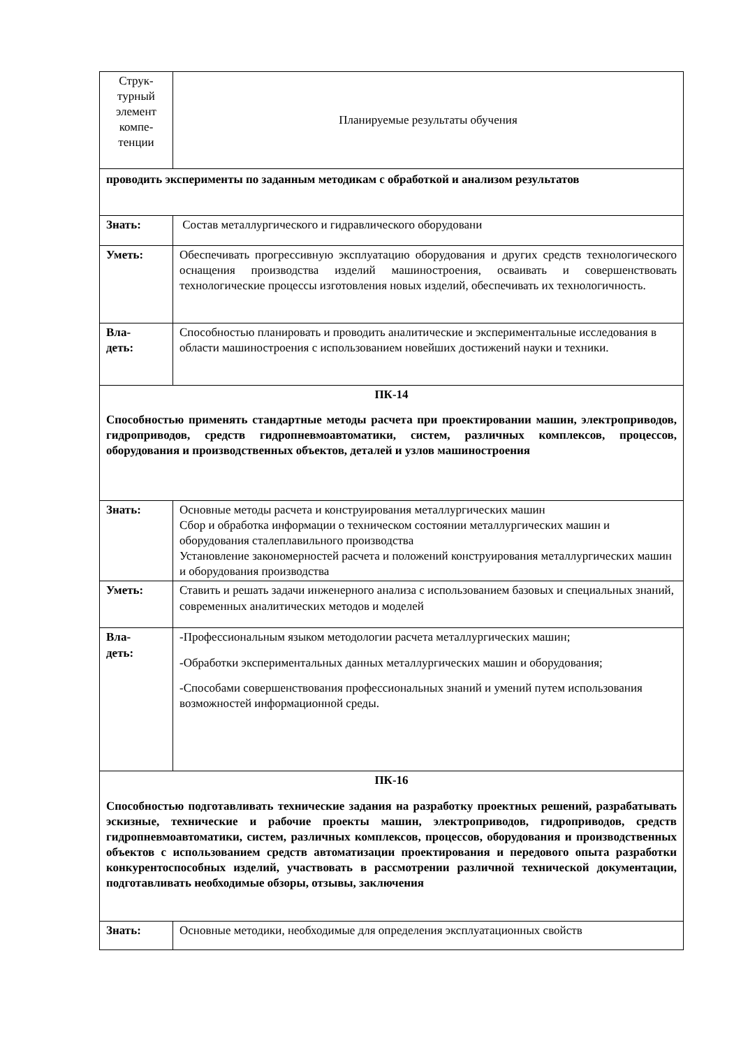| Струк- турный элемент компе- тенции | Планируемые результаты обучения |
| проводить эксперименты по заданным методикам с обработкой и анализом результатов | |
| Знать: | Состав металлургического и гидравлического оборудовани |
| Уметь: | Обеспечивать прогрессивную эксплуатацию оборудования и других средств технологического оснащения производства изделий машиностроения, осваивать и совершенствовать технологические процессы изготовления новых изделий, обеспечивать их технологичность. |
| Вла- деть: | Способностью планировать и проводить аналитические и экспериментальные исследования в области машиностроения с использованием новейших достижений науки и техники. |
| ПК-14 Способностью применять стандартные методы расчета при проектировании машин, электроприводов, гидроприводов, средств гидропневмоавтоматики, систем, различных комплексов, процессов, оборудования и производственных объектов, деталей и узлов машиностроения | |
| Знать: | Основные методы расчета и конструирования металлургических машин Сбор и обработка информации о техническом состоянии металлургических машин и оборудования сталеплавильного производства Установление закономерностей расчета и положений конструирования металлургических машин и оборудования производства |
| Уметь: | Ставить и решать задачи инженерного анализа с использованием базовых и специальных знаний, современных аналитических методов и моделей |
| Вла- деть: | -Профессиональным языком методологии расчета металлургических машин; -Обработки экспериментальных данных металлургических машин и оборудования; -Способами совершенствования профессиональных знаний и умений путем использования возможностей информационной среды. |
| ПК-16 Способностью подготавливать технические задания на разработку проектных решений, разрабатывать эскизные, технические и рабочие проекты машин, электроприводов, гидроприводов, средств гидропневмоавтоматики, систем, различных комплексов, процессов, оборудования и производственных объектов с использованием средств автоматизации проектирования и передового опыта разработки конкурентоспособных изделий, участвовать в рассмотрении различной технической документации, подготавливать необходимые обзоры, отзывы, заключения | |
| Знать: | Основные методики, необходимые для определения эксплуатационных свойств |